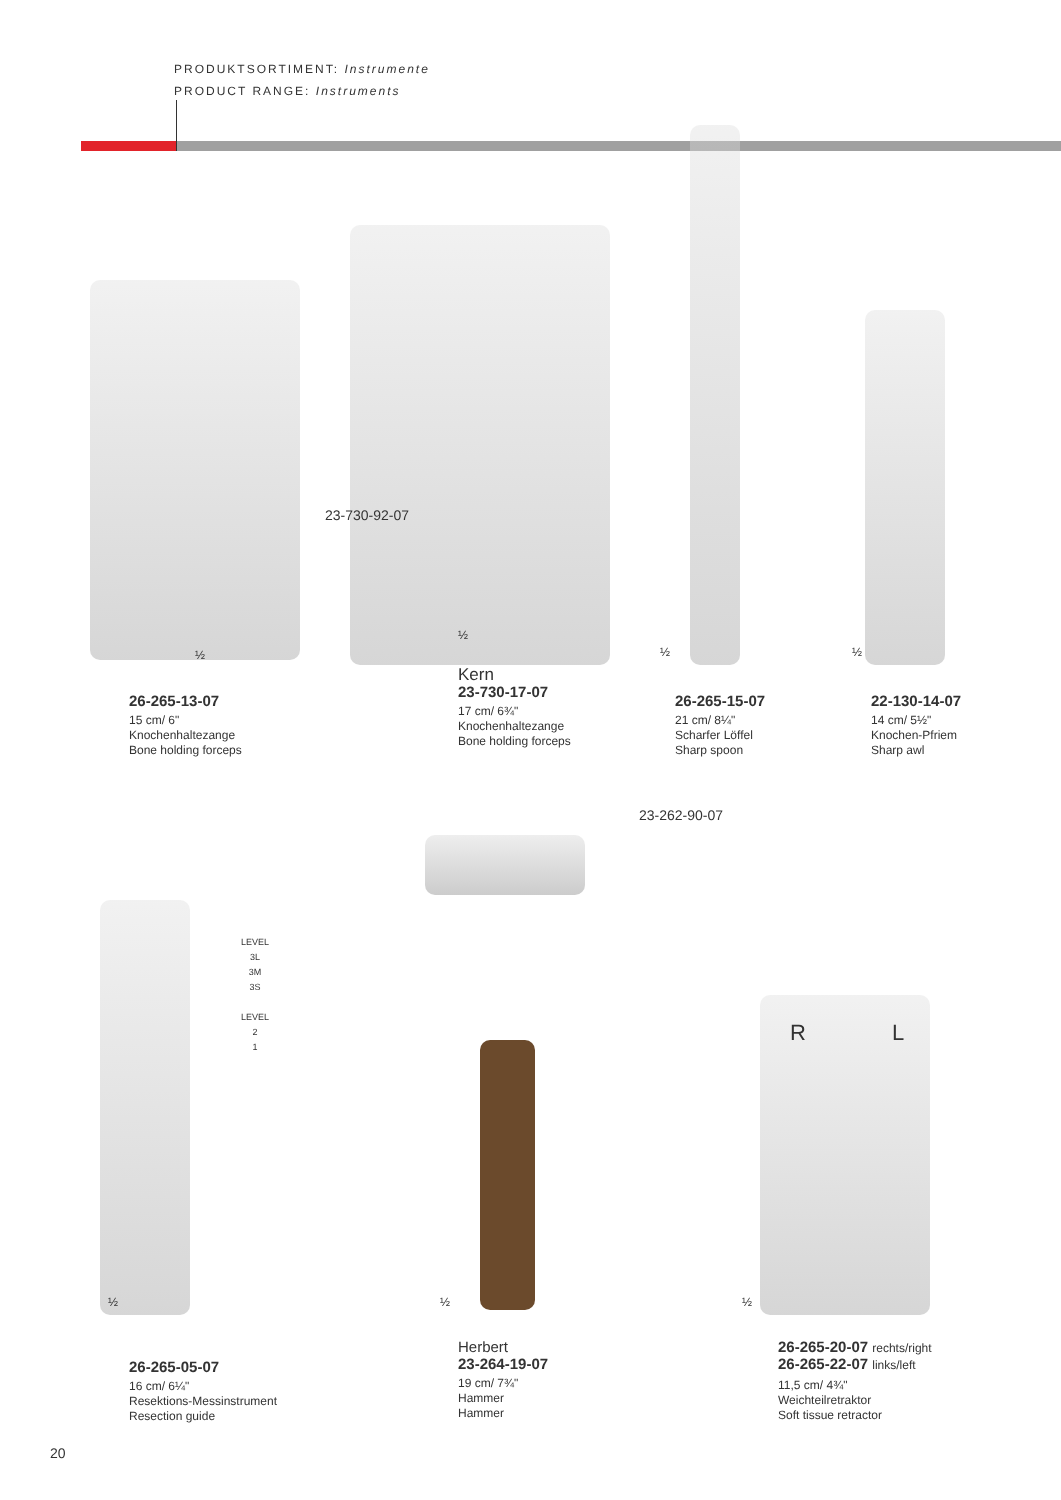PRODUKTSORTIMENT: Instrumente
PRODUCT RANGE: Instruments
23-730-92-07
½
½
½ ½
26-265-13-07
15 cm/ 6"
Knochenhaltezange
Bone holding forceps
Kern
23-730-17-07
17 cm/ 6¾"
Knochenhaltezange
Bone holding forceps
26-265-15-07
21 cm/ 8¼"
Scharfer Löffel
Sharp spoon
22-130-14-07
14 cm/ 5½"
Knochen-Pfriem
Sharp awl
23-262-90-07
LEVEL
3L
3M
3S
LEVEL
2
1
R L
½ ½ ½
26-265-05-07
16 cm/ 6¼"
Resektions-Messinstrument
Resection guide
Herbert
23-264-19-07
19 cm/ 7¾"
Hammer
Hammer
26-265-20-07 rechts/right
26-265-22-07 links/left
11,5 cm/ 4¾"
Weichteilretraktor
Soft tissue retractor
20